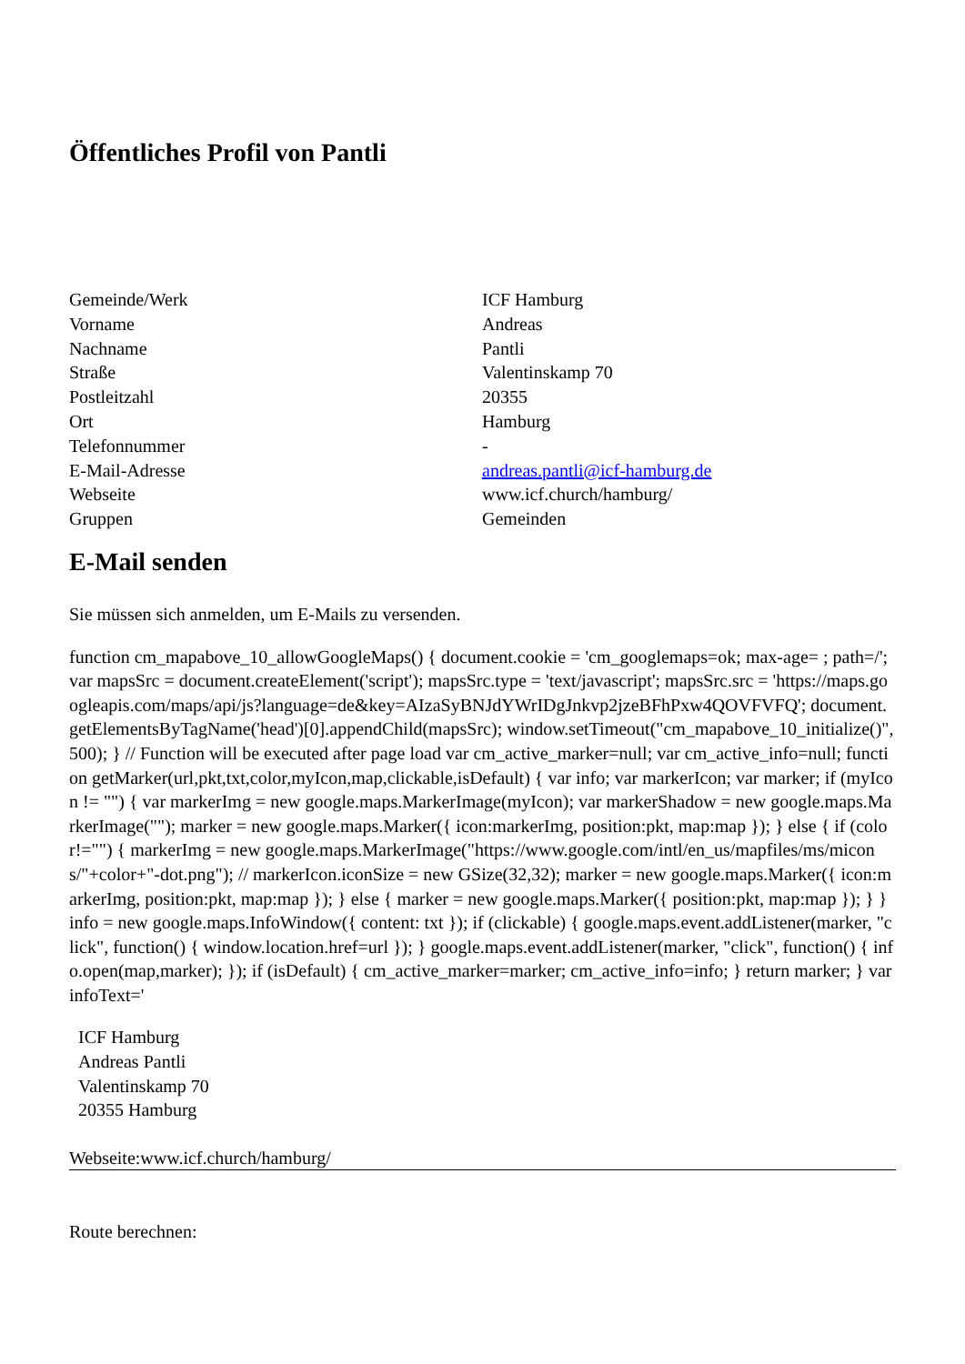Öffentliches Profil von Pantli
| Gemeinde/Werk | ICF Hamburg |
| Vorname | Andreas |
| Nachname | Pantli |
| Straße | Valentinskamp 70 |
| Postleitzahl | 20355 |
| Ort | Hamburg |
| Telefonnummer | - |
| E-Mail-Adresse | andreas.pantli@icf-hamburg.de |
| Webseite | www.icf.church/hamburg/ |
| Gruppen | Gemeinden |
E-Mail senden
Sie müssen sich anmelden, um E-Mails zu versenden.
function cm_mapabove_10_allowGoogleMaps() { document.cookie = 'cm_googlemaps=ok; max-age= ; path=/'; var mapsSrc = document.createElement('script'); mapsSrc.type = 'text/javascript'; mapsSrc.src = 'https://maps.googleapis.com/maps/api/js?language=de&key=AIzaSyBNJdYWrIDgJnkvp2jzeBFhPxw4QOVFVFQ'; document.getElementsByTagName('head')[0].appendChild(mapsSrc); window.setTimeout("cm_mapabove_10_initialize()", 500); } // Function will be executed after page load var cm_active_marker=null; var cm_active_info=null; function getMarker(url,pkt,txt,color,myIcon,map,clickable,isDefault) { var info; var markerIcon; var marker; if (myIcon != "") { var markerImg = new google.maps.MarkerImage(myIcon); var markerShadow = new google.maps.MarkerImage(""); marker = new google.maps.Marker({ icon:markerImg, position:pkt, map:map }); } else { if (color!="") { markerImg = new google.maps.MarkerImage("https://www.google.com/intl/en_us/mapfiles/ms/micons/"+color+"-dot.png"); // markerIcon.iconSize = new GSize(32,32); marker = new google.maps.Marker({ icon:markerImg, position:pkt, map:map }); } else { marker = new google.maps.Marker({ position:pkt, map:map }); } } info = new google.maps.InfoWindow({ content: txt }); if (clickable) { google.maps.event.addListener(marker, "click", function() { window.location.href=url }); } google.maps.event.addListener(marker, "click", function() { info.open(map,marker); }); if (isDefault) { cm_active_marker=marker; cm_active_info=info; } return marker; } var infoText='
ICF Hamburg
Andreas Pantli
Valentinskamp 70
20355 Hamburg
Webseite:www.icf.church/hamburg/
Route berechnen: